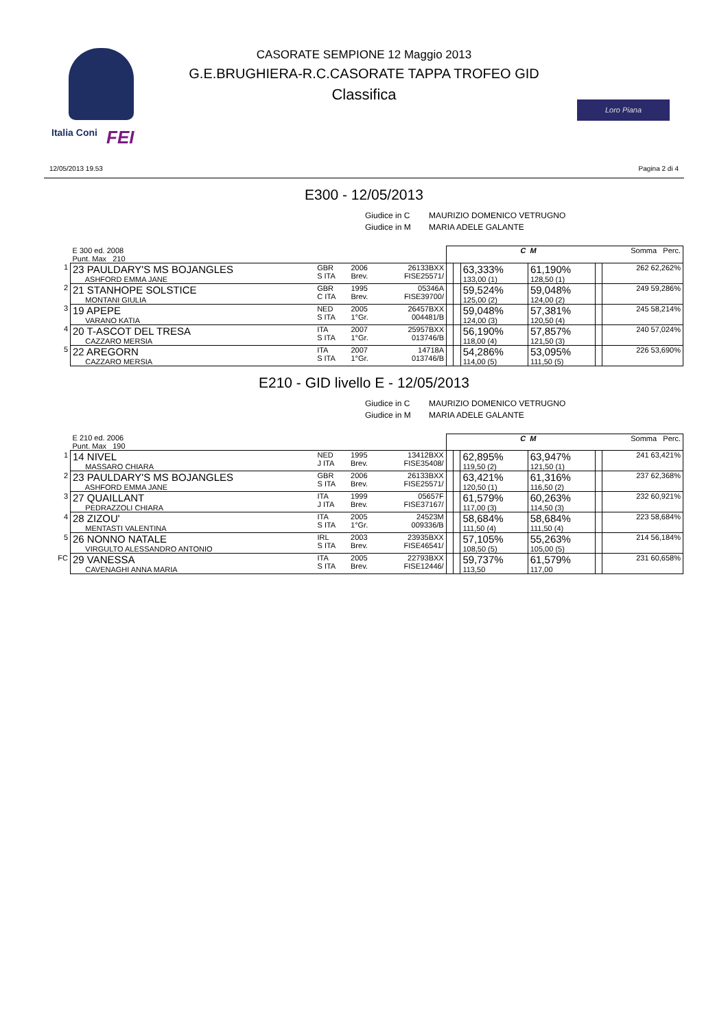Italia Coni FEI
Loro Piana
CASORATE SEMPIONE 12 Maggio 2013
G.E.BRUGHIERA-R.C.CASORATE TAPPA TROFEO GID
Classifica
12/05/2013 19.53 Pagina 2 di 4
E300 - 12/05/2013
Giudice in C MAURIZIO DOMENICO VETRUGNO
Giudice in M MARIA ADELE GALANTE
| | E 300 ed. 2008 Punt. Max 210 | | | | | | C | M | | Somma Perc. |
| 1 | 23 PAULDARY'S MS BOJANGLES ASHFORD EMMA JANE | GBR S ITA | 2006 Brev. | 26133BXX FISE25571/ | | | 63,333% 133,00 (1) | 61,190% 128,50 (1) | | 262 62,262% |
| 2 | 21 STANHOPE SOLSTICE MONTANI GIULIA | GBR C ITA | 1995 Brev. | 05346A FISE39700/ | | | 59,524% 125,00 (2) | 59,048% 124,00 (2) | | 249 59,286% |
| 3 | 19 APEPE VARANO KATIA | NED S ITA | 2005 1°Gr. | 26457BXX 004481/B | | | 59,048% 124,00 (3) | 57,381% 120,50 (4) | | 245 58,214% |
| 4 | 20 T-ASCOT DEL TRESA CAZZARO MERSIA | ITA S ITA | 2007 1°Gr. | 25957BXX 013746/B | | | 56,190% 118,00 (4) | 57,857% 121,50 (3) | | 240 57,024% |
| 5 | 22 AREGORN CAZZARO MERSIA | ITA S ITA | 2007 1°Gr. | 14718A 013746/B | | | 54,286% 114,00 (5) | 53,095% 111,50 (5) | | 226 53,690% |
E210 - GID livello E - 12/05/2013
Giudice in C MAURIZIO DOMENICO VETRUGNO
Giudice in M MARIA ADELE GALANTE
| | E 210 ed. 2006 Punt. Max 190 | | | | | | C | M | | Somma Perc. |
| 1 | 14 NIVEL MASSARO CHIARA | NED J ITA | 1995 Brev. | 13412BXX FISE35408/ | | | 62,895% 119,50 (2) | 63,947% 121,50 (1) | | 241 63,421% |
| 2 | 23 PAULDARY'S MS BOJANGLES ASHFORD EMMA JANE | GBR S ITA | 2006 Brev. | 26133BXX FISE25571/ | | | 63,421% 120,50 (1) | 61,316% 116,50 (2) | | 237 62,368% |
| 3 | 27 QUAILLANT PEDRAZZOLI CHIARA | ITA J ITA | 1999 Brev. | 05657F FISE37167/ | | | 61,579% 117,00 (3) | 60,263% 114,50 (3) | | 232 60,921% |
| 4 | 28 ZIZOU' MENTASTI VALENTINA | ITA S ITA | 2005 1°Gr. | 24523M 009336/B | | | 58,684% 111,50 (4) | 58,684% 111,50 (4) | | 223 58,684% |
| 5 | 26 NONNO NATALE VIRGULTO ALESSANDRO ANTONIO | IRL S ITA | 2003 Brev. | 23935BXX FISE46541/ | | | 57,105% 108,50 (5) | 55,263% 105,00 (5) | | 214 56,184% |
| FC | 29 VANESSA CAVENAGHI ANNA MARIA | ITA S ITA | 2005 Brev. | 22793BXX FISE12446/ | | | 59,737% 113,50 | 61,579% 117,00 | | 231 60,658% |